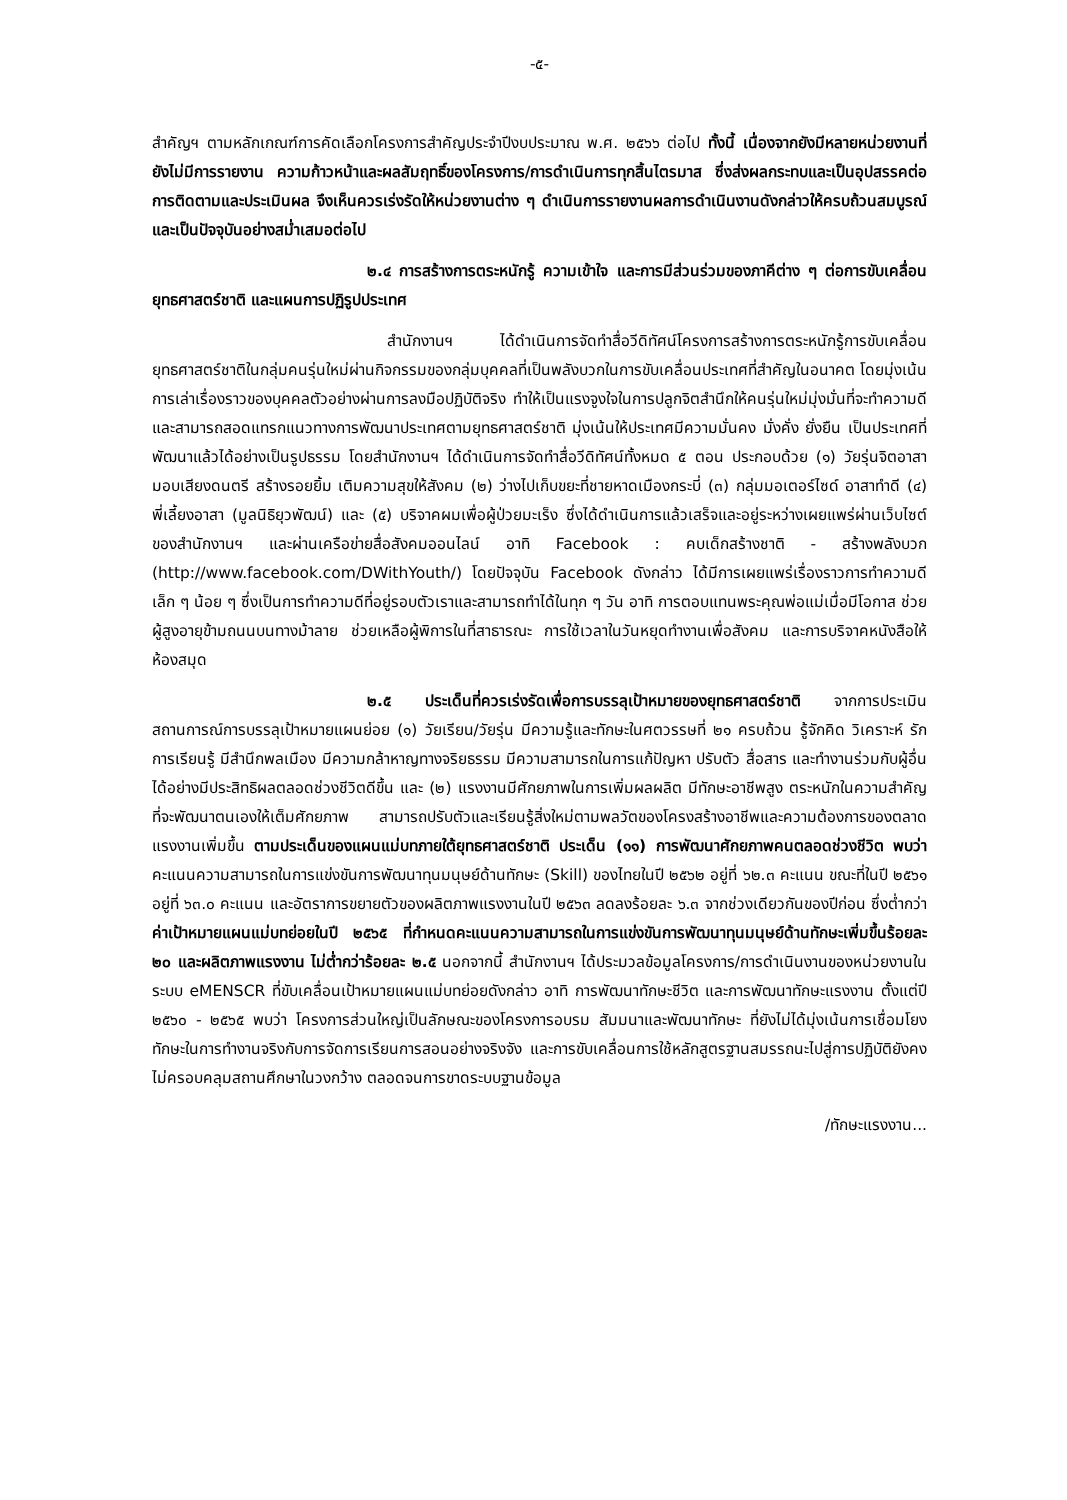-๕-
สำคัญฯ ตามหลักเกณฑ์การคัดเลือกโครงการสำคัญประจำปีงบประมาณ พ.ศ. ๒๕๖๖ ต่อไป ทั้งนี้ เนื่องจากยังมีหลายหน่วยงานที่ยังไม่มีการรายงาน ความก้าวหน้าและผลสัมฤทธิ์ของโครงการ/การดำเนินการทุกสิ้นไตรมาส ซึ่งส่งผลกระทบและเป็นอุปสรรคต่อการติดตามและประเมินผล จึงเห็นควรเร่งรัดให้หน่วยงานต่าง ๆ ดำเนินการรายงานผลการดำเนินงานดังกล่าวให้ครบถ้วนสมบูรณ์และเป็นปัจจุบันอย่างสม่ำเสมอต่อไป
๒.๔ การสร้างการตระหนักรู้ ความเข้าใจ และการมีส่วนร่วมของภาคีต่าง ๆ ต่อการขับเคลื่อนยุทธศาสตร์ชาติ และแผนการปฏิรูปประเทศ
สำนักงานฯ ได้ดำเนินการจัดทำสื่อวีดิทัศน์โครงการสร้างการตระหนักรู้การขับเคลื่อนยุทธศาสตร์ชาติในกลุ่มคนรุ่นใหม่ผ่านกิจกรรมของกลุ่มบุคคลที่เป็นพลังบวกในการขับเคลื่อนประเทศที่สำคัญในอนาคต โดยมุ่งเน้นการเล่าเรื่องราวของบุคคลตัวอย่างผ่านการลงมือปฏิบัติจริง ทำให้เป็นแรงจูงใจในการปลูกจิตสำนึกให้คนรุ่นใหม่มุ่งมั่นที่จะทำความดีและสามารถสอดแทรกแนวทางการพัฒนาประเทศตามยุทธศาสตร์ชาติ มุ่งเน้นให้ประเทศมีความมั่นคง มั่งคั่ง ยั่งยืน เป็นประเทศที่พัฒนาแล้วได้อย่างเป็นรูปธรรม โดยสำนักงานฯ ได้ดำเนินการจัดทำสื่อวีดิทัศน์ทั้งหมด ๕ ตอน ประกอบด้วย (๑) วัยรุ่นจิตอาสามอบเสียงดนตรี สร้างรอยยิ้ม เติมความสุขให้สังคม (๒) ว่างไปเก็บขยะที่ชายหาดเมืองกระบี่ (๓) กลุ่มมอเตอร์ไซด์ อาสาทำดี (๔) พี่เลี้ยงอาสา (มูลนิธิยุวพัฒน์) และ (๕) บริจาคผมเพื่อผู้ป่วยมะเร็ง ซึ่งได้ดำเนินการแล้วเสร็จและอยู่ระหว่างเผยแพร่ผ่านเว็บไซต์ของสำนักงานฯ และผ่านเครือข่ายสื่อสังคมออนไลน์ อาทิ Facebook : คบเด็กสร้างชาติ - สร้างพลังบวก (http://www.facebook.com/DWithYouth/) โดยปัจจุบัน Facebook ดังกล่าว ได้มีการเผยแพร่เรื่องราวการทำความดีเล็ก ๆ น้อย ๆ ซึ่งเป็นการทำความดีที่อยู่รอบตัวเราและสามารถทำได้ในทุก ๆ วัน อาทิ การตอบแทนพระคุณพ่อแม่เมื่อมีโอกาส ช่วยผู้สูงอายุข้ามถนนบนทางม้าลาย ช่วยเหลือผู้พิการในที่สาธารณะ การใช้เวลาในวันหยุดทำงานเพื่อสังคม และการบริจาคหนังสือให้ห้องสมุด
๒.๕ ประเด็นที่ควรเร่งรัดเพื่อการบรรลุเป้าหมายของยุทธศาสตร์ชาติ จากการประเมินสถานการณ์การบรรลุเป้าหมายแผนย่อย (๑) วัยเรียน/วัยรุ่น มีความรู้และทักษะในศตวรรษที่ ๒๑ ครบถ้วน รู้จักคิด วิเคราะห์ รักการเรียนรู้ มีสำนึกพลเมือง มีความกล้าหาญทางจริยธรรม มีความสามารถในการแก้ปัญหา ปรับตัว สื่อสาร และทำงานร่วมกับผู้อื่นได้อย่างมีประสิทธิผลตลอดช่วงชีวิตดีขึ้น และ (๒) แรงงานมีศักยภาพในการเพิ่มผลผลิต มีทักษะอาชีพสูง ตระหนักในความสำคัญที่จะพัฒนาตนเองให้เต็มศักยภาพ สามารถปรับตัวและเรียนรู้สิ่งใหม่ตามพลวัตของโครงสร้างอาชีพและความต้องการของตลาดแรงงานเพิ่มขึ้น ตามประเด็นของแผนแม่บทภายใต้ยุทธศาสตร์ชาติ ประเด็น (๑๑) การพัฒนาศักยภาพคนตลอดช่วงชีวิต พบว่า คะแนนความสามารถในการแข่งขันการพัฒนาทุนมนุษย์ด้านทักษะ (Skill) ของไทยในปี ๒๕๖๒ อยู่ที่ ๖๒.๓ คะแนน ขณะที่ในปี ๒๕๖๑ อยู่ที่ ๖๓.๐ คะแนน และอัตราการขยายตัวของผลิตภาพแรงงานในปี ๒๕๖๓ ลดลงร้อยละ ๖.๓ จากช่วงเดียวกันของปีก่อน ซึ่งต่ำกว่าค่าเป้าหมายแผนแม่บทย่อยในปี ๒๕๖๕ ที่กำหนดคะแนนความสามารถในการแข่งขันการพัฒนาทุนมนุษย์ด้านทักษะเพิ่มขึ้นร้อยละ ๒๐ และผลิตภาพแรงงาน ไม่ต่ำกว่าร้อยละ ๒.๕ นอกจากนี้ สำนักงานฯ ได้ประมวลข้อมูลโครงการ/การดำเนินงานของหน่วยงานในระบบ eMENSCR ที่ขับเคลื่อนเป้าหมายแผนแม่บทย่อยดังกล่าว อาทิ การพัฒนาทักษะชีวิต และการพัฒนาทักษะแรงงาน ตั้งแต่ปี ๒๕๖๐ - ๒๕๖๕ พบว่า โครงการส่วนใหญ่เป็นลักษณะของโครงการอบรม สัมมนาและพัฒนาทักษะ ที่ยังไม่ได้มุ่งเน้นการเชื่อมโยงทักษะในการทำงานจริงกับการจัดการเรียนการสอนอย่างจริงจัง และการขับเคลื่อนการใช้หลักสูตรฐานสมรรถนะไปสู่การปฏิบัติยังคงไม่ครอบคลุมสถานศึกษาในวงกว้าง ตลอดจนการขาดระบบฐานข้อมูล
/ทักษะแรงงาน...